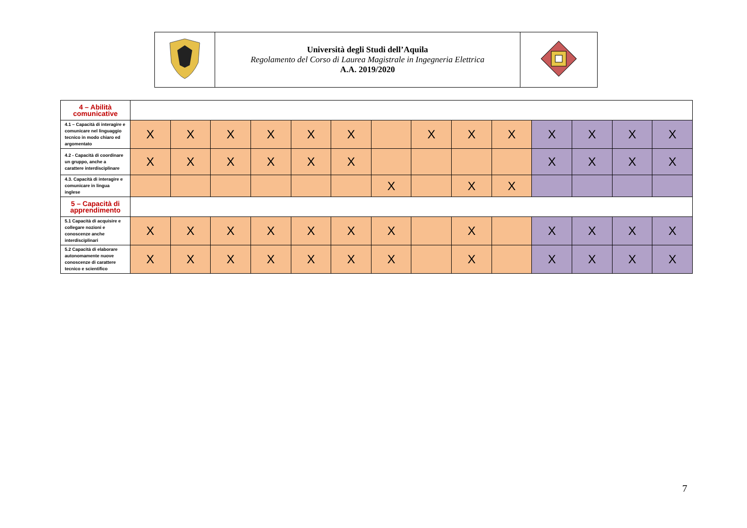| | Università degli Studi dell’Aquila Regolamento del Corso di Laurea Magistrale in Ingegneria Elettrica A.A. 2019/2020 | |
| 4 – Abilità comunicative | | | | | | | | | | | | | | |
| 4.1 – Capacità di interagire e comunicare nel linguaggio tecnico in modo chiaro ed argomentato | X | X | X | X | X | X | | X | X | X | X | X | X | X |
| 4.2 - Capacità di coordinare un gruppo, anche a carattere interdisciplinare | X | X | X | X | X | X | | | | | X | X | X | X |
| 4.3. Capacità di interagire e comunicare in lingua inglese | | | | | | | X | | X | X | | | | |
| 5 – Capacità di apprendimento | | | | | | | | | | | | | | |
| 5.1 Capacità di acquisire e collegare nozioni e conoscenze anche interdisciplinari | X | X | X | X | X | X | X | | X | | X | X | X | X |
| 5.2 Capacità di elaborare autonomamente nuove conoscenze di carattere tecnico e scientifico | X | X | X | X | X | X | X | | X | | X | X | X | X |
7